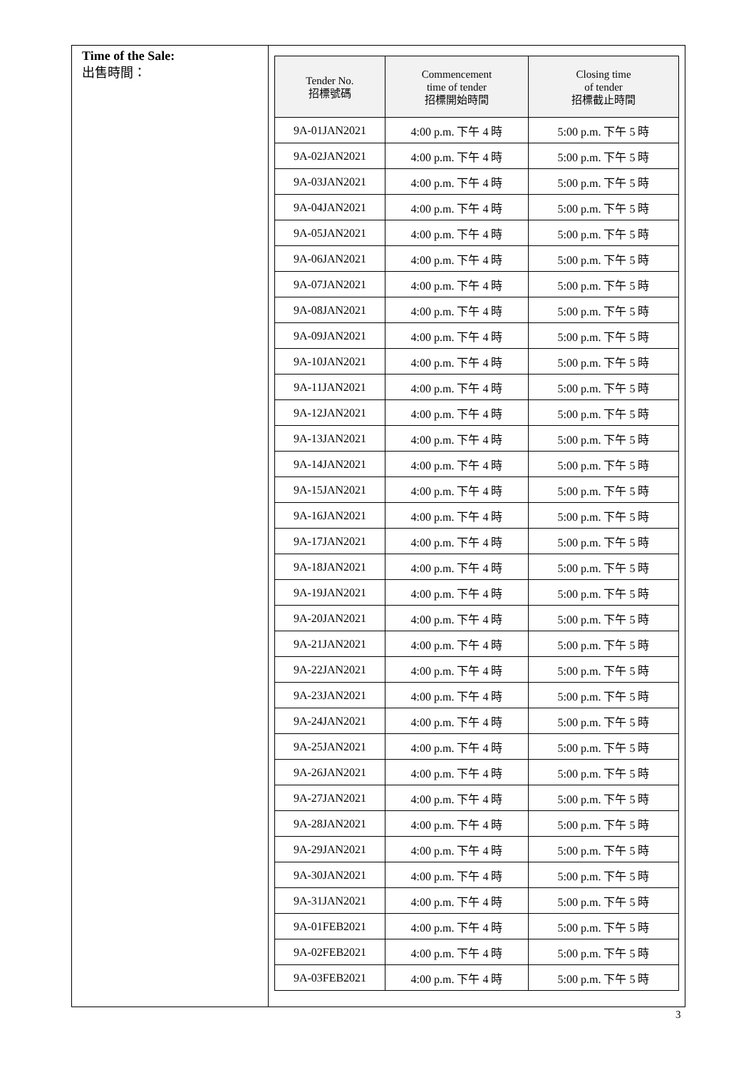Time of the Sale:
出售時間：
| Tender No. 招標號碼 | Commencement time of tender 招標開始時間 | Closing time of tender 招標截止時間 |
| --- | --- | --- |
| 9A-01JAN2021 | 4:00 p.m. 下午 4 時 | 5:00 p.m. 下午 5 時 |
| 9A-02JAN2021 | 4:00 p.m. 下午 4 時 | 5:00 p.m. 下午 5 時 |
| 9A-03JAN2021 | 4:00 p.m. 下午 4 時 | 5:00 p.m. 下午 5 時 |
| 9A-04JAN2021 | 4:00 p.m. 下午 4 時 | 5:00 p.m. 下午 5 時 |
| 9A-05JAN2021 | 4:00 p.m. 下午 4 時 | 5:00 p.m. 下午 5 時 |
| 9A-06JAN2021 | 4:00 p.m. 下午 4 時 | 5:00 p.m. 下午 5 時 |
| 9A-07JAN2021 | 4:00 p.m. 下午 4 時 | 5:00 p.m. 下午 5 時 |
| 9A-08JAN2021 | 4:00 p.m. 下午 4 時 | 5:00 p.m. 下午 5 時 |
| 9A-09JAN2021 | 4:00 p.m. 下午 4 時 | 5:00 p.m. 下午 5 時 |
| 9A-10JAN2021 | 4:00 p.m. 下午 4 時 | 5:00 p.m. 下午 5 時 |
| 9A-11JAN2021 | 4:00 p.m. 下午 4 時 | 5:00 p.m. 下午 5 時 |
| 9A-12JAN2021 | 4:00 p.m. 下午 4 時 | 5:00 p.m. 下午 5 時 |
| 9A-13JAN2021 | 4:00 p.m. 下午 4 時 | 5:00 p.m. 下午 5 時 |
| 9A-14JAN2021 | 4:00 p.m. 下午 4 時 | 5:00 p.m. 下午 5 時 |
| 9A-15JAN2021 | 4:00 p.m. 下午 4 時 | 5:00 p.m. 下午 5 時 |
| 9A-16JAN2021 | 4:00 p.m. 下午 4 時 | 5:00 p.m. 下午 5 時 |
| 9A-17JAN2021 | 4:00 p.m. 下午 4 時 | 5:00 p.m. 下午 5 時 |
| 9A-18JAN2021 | 4:00 p.m. 下午 4 時 | 5:00 p.m. 下午 5 時 |
| 9A-19JAN2021 | 4:00 p.m. 下午 4 時 | 5:00 p.m. 下午 5 時 |
| 9A-20JAN2021 | 4:00 p.m. 下午 4 時 | 5:00 p.m. 下午 5 時 |
| 9A-21JAN2021 | 4:00 p.m. 下午 4 時 | 5:00 p.m. 下午 5 時 |
| 9A-22JAN2021 | 4:00 p.m. 下午 4 時 | 5:00 p.m. 下午 5 時 |
| 9A-23JAN2021 | 4:00 p.m. 下午 4 時 | 5:00 p.m. 下午 5 時 |
| 9A-24JAN2021 | 4:00 p.m. 下午 4 時 | 5:00 p.m. 下午 5 時 |
| 9A-25JAN2021 | 4:00 p.m. 下午 4 時 | 5:00 p.m. 下午 5 時 |
| 9A-26JAN2021 | 4:00 p.m. 下午 4 時 | 5:00 p.m. 下午 5 時 |
| 9A-27JAN2021 | 4:00 p.m. 下午 4 時 | 5:00 p.m. 下午 5 時 |
| 9A-28JAN2021 | 4:00 p.m. 下午 4 時 | 5:00 p.m. 下午 5 時 |
| 9A-29JAN2021 | 4:00 p.m. 下午 4 時 | 5:00 p.m. 下午 5 時 |
| 9A-30JAN2021 | 4:00 p.m. 下午 4 時 | 5:00 p.m. 下午 5 時 |
| 9A-31JAN2021 | 4:00 p.m. 下午 4 時 | 5:00 p.m. 下午 5 時 |
| 9A-01FEB2021 | 4:00 p.m. 下午 4 時 | 5:00 p.m. 下午 5 時 |
| 9A-02FEB2021 | 4:00 p.m. 下午 4 時 | 5:00 p.m. 下午 5 時 |
| 9A-03FEB2021 | 4:00 p.m. 下午 4 時 | 5:00 p.m. 下午 5 時 |
3